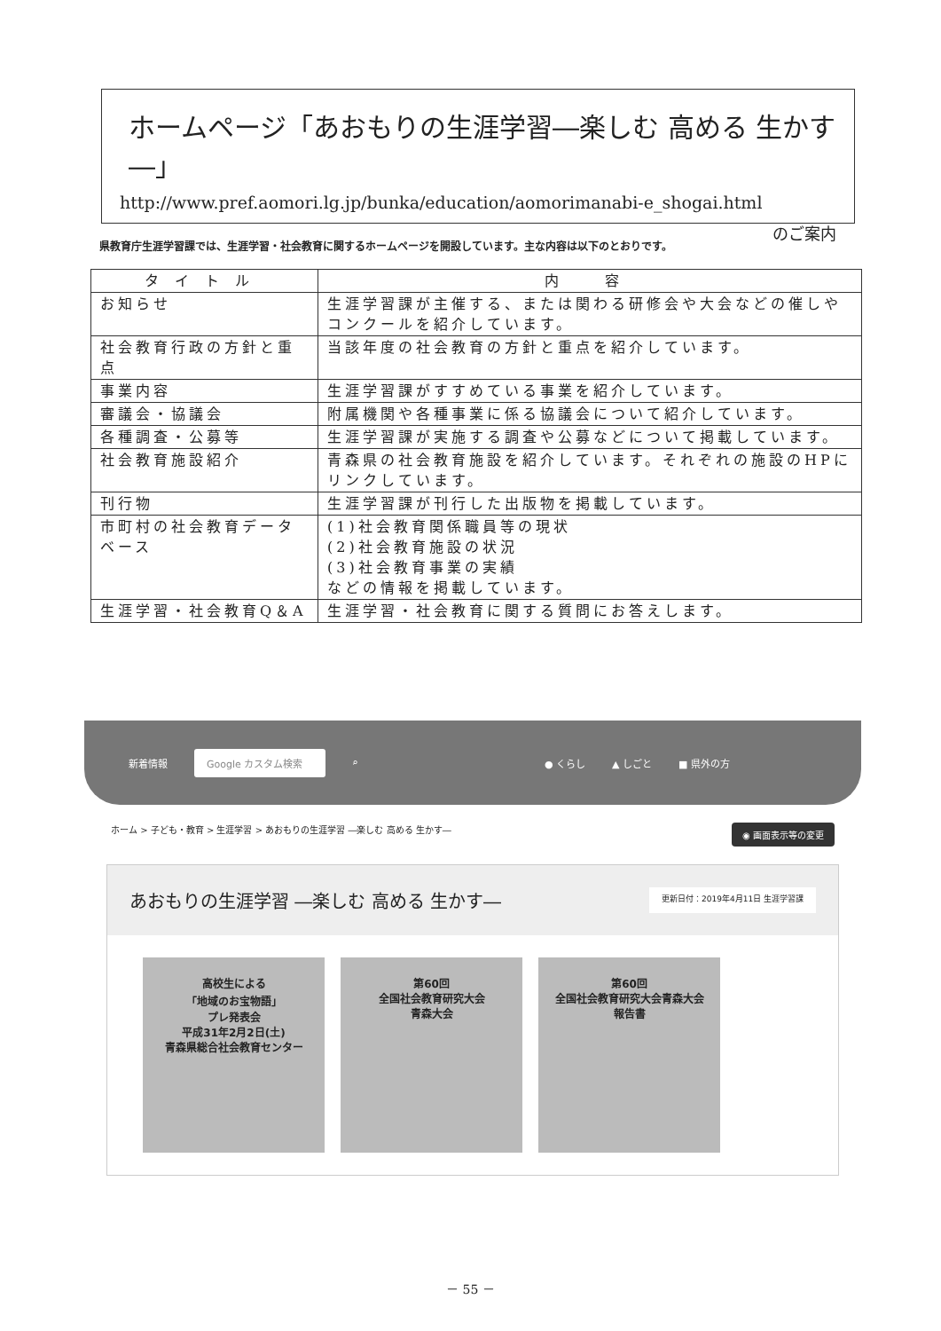ホームページ「あおもりの生涯学習―楽しむ 高める 生かす―」
http://www.pref.aomori.lg.jp/bunka/education/aomorimanabi-e_shogai.html
のご案内
県教育庁生涯学習課では、生涯学習・社会教育に関するホームページを開設しています。主な内容は以下のとおりです。
| タイトル | 内 容 |
| --- | --- |
| お知らせ | 生涯学習課が主催する、または関わる研修会や大会などの催しやコンクールを紹介しています。 |
| 社会教育行政の方針と重点 | 当該年度の社会教育の方針と重点を紹介しています。 |
| 事業内容 | 生涯学習課がすすめている事業を紹介しています。 |
| 審議会・協議会 | 附属機関や各種事業に係る協議会について紹介しています。 |
| 各種調査・公募等 | 生涯学習課が実施する調査や公募などについて掲載しています。 |
| 社会教育施設紹介 | 青森県の社会教育施設を紹介しています。それぞれの施設のHPにリンクしています。 |
| 刊行物 | 生涯学習課が刊行した出版物を掲載しています。 |
| 市町村の社会教育データベース | (1)社会教育関係職員等の現状 (2)社会教育施設の状況 (3)社会教育事業の実績 などの情報を掲載しています。 |
| 生涯学習・社会教育Q＆A | 生涯学習・社会教育に関する質問にお答えします。 |
新着情報 Google カスタム検索 ⌕ ● くらし ▲ しごと ■ 県外の方
ホーム > 子ども・教育 > 生涯学習 > あおもりの生涯学習 ―楽しむ 高める 生かす― ◉ 画面表示等の変更
あおもりの生涯学習 ―楽しむ 高める 生かす― 更新日付：2019年4月11日 生涯学習課
高校生による
「地域のお宝物語」
プレ発表会
平成31年2月2日(土)
青森県総合社会教育センター
第60回
全国社会教育研究大会
青森大会
第60回
全国社会教育研究大会青森大会
報告書
－ 55 －